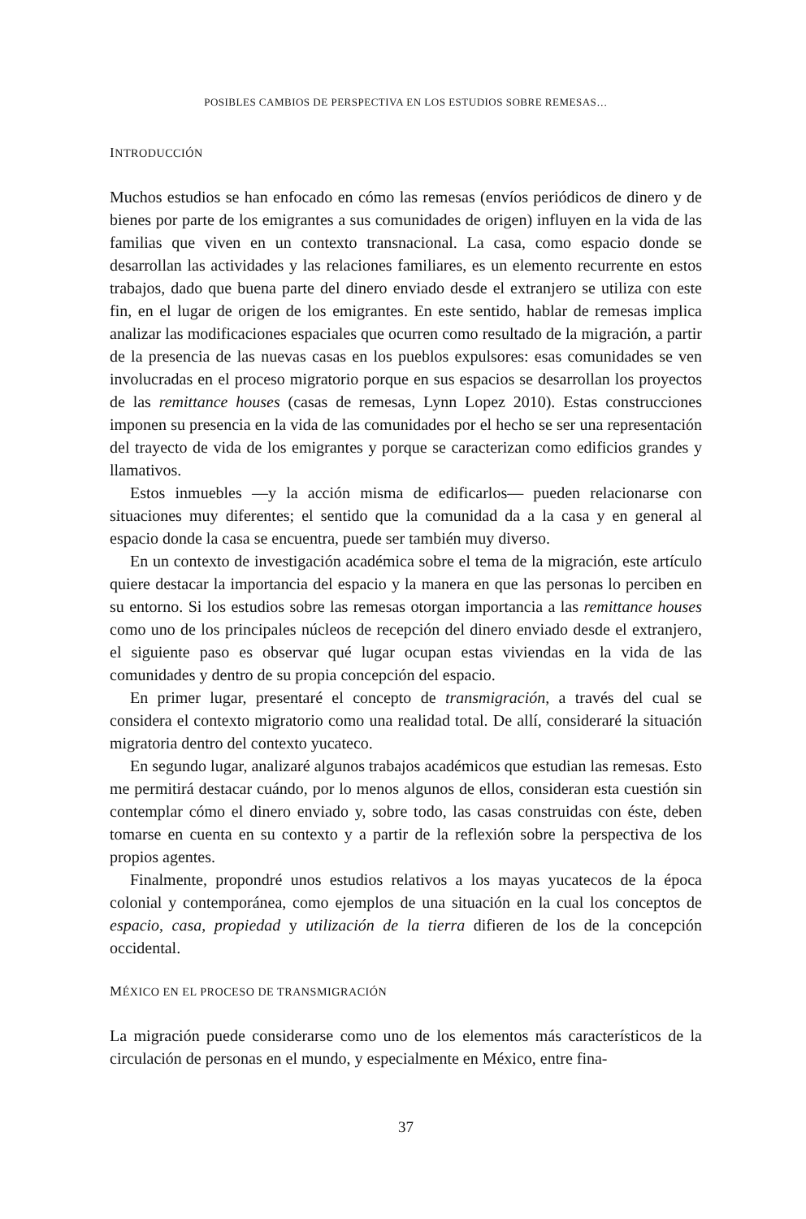POSIBLES CAMBIOS DE PERSPECTIVA EN LOS ESTUDIOS SOBRE REMESAS…
INTRODUCCIÓN
Muchos estudios se han enfocado en cómo las remesas (envíos periódicos de dinero y de bienes por parte de los emigrantes a sus comunidades de origen) influyen en la vida de las familias que viven en un contexto transnacional. La casa, como espacio donde se desarrollan las actividades y las relaciones familiares, es un elemento recurrente en estos trabajos, dado que buena parte del dinero enviado desde el extranjero se utiliza con este fin, en el lugar de origen de los emigrantes. En este sentido, hablar de remesas implica analizar las modificaciones espaciales que ocurren como resultado de la migración, a partir de la presencia de las nuevas casas en los pueblos expulsores: esas comunidades se ven involucradas en el proceso migratorio porque en sus espacios se desarrollan los proyectos de las remittance houses (casas de remesas, Lynn Lopez 2010). Estas construcciones imponen su presencia en la vida de las comunidades por el hecho se ser una representación del trayecto de vida de los emigrantes y porque se caracterizan como edificios grandes y llamativos.
Estos inmuebles —y la acción misma de edificarlos— pueden relacionarse con situaciones muy diferentes; el sentido que la comunidad da a la casa y en general al espacio donde la casa se encuentra, puede ser también muy diverso.
En un contexto de investigación académica sobre el tema de la migración, este artículo quiere destacar la importancia del espacio y la manera en que las personas lo perciben en su entorno. Si los estudios sobre las remesas otorgan importancia a las remittance houses como uno de los principales núcleos de recepción del dinero enviado desde el extranjero, el siguiente paso es observar qué lugar ocupan estas viviendas en la vida de las comunidades y dentro de su propia concepción del espacio.
En primer lugar, presentaré el concepto de transmigración, a través del cual se considera el contexto migratorio como una realidad total. De allí, consideraré la situación migratoria dentro del contexto yucateco.
En segundo lugar, analizaré algunos trabajos académicos que estudian las remesas. Esto me permitirá destacar cuándo, por lo menos algunos de ellos, consideran esta cuestión sin contemplar cómo el dinero enviado y, sobre todo, las casas construidas con éste, deben tomarse en cuenta en su contexto y a partir de la reflexión sobre la perspectiva de los propios agentes.
Finalmente, propondré unos estudios relativos a los mayas yucatecos de la época colonial y contemporánea, como ejemplos de una situación en la cual los conceptos de espacio, casa, propiedad y utilización de la tierra difieren de los de la concepción occidental.
MÉXICO EN EL PROCESO DE TRANSMIGRACIÓN
La migración puede considerarse como uno de los elementos más característicos de la circulación de personas en el mundo, y especialmente en México, entre fina-
37